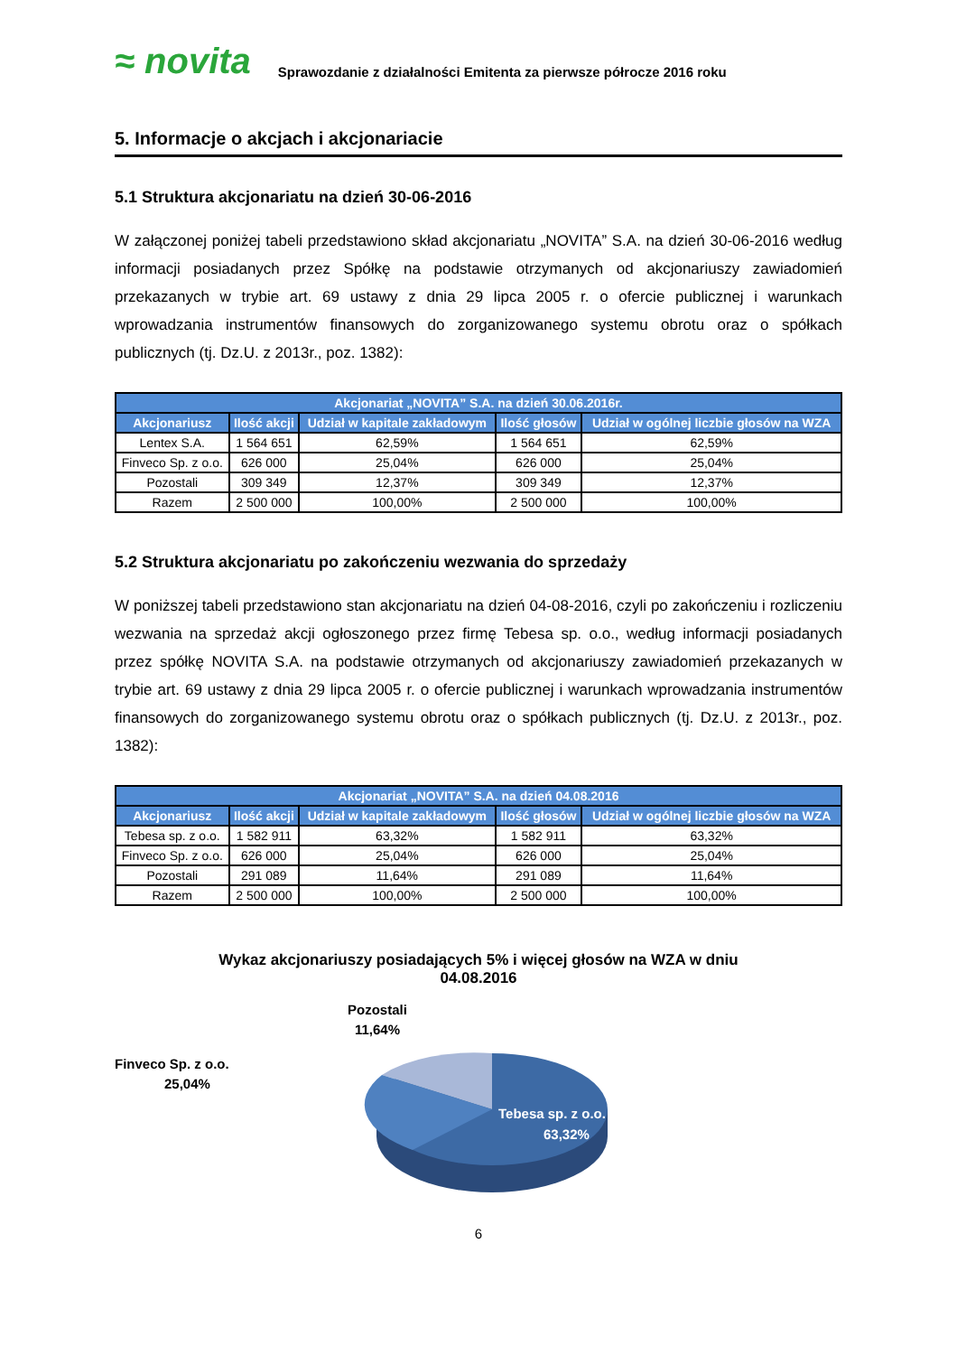≈ novita Sprawozdanie z działalności Emitenta za pierwsze półrocze 2016 roku
5. Informacje o akcjach i akcjonariacie
5.1 Struktura akcjonariatu na dzień 30-06-2016
W załączonej poniżej tabeli przedstawiono skład akcjonariatu „NOVITA” S.A. na dzień 30-06-2016 według informacji posiadanych przez Spółkę na podstawie otrzymanych od akcjonariuszy zawiadomień przekazanych w trybie art. 69 ustawy z dnia 29 lipca 2005 r. o ofercie publicznej i warunkach wprowadzania instrumentów finansowych do zorganizowanego systemu obrotu oraz o spółkach publicznych (tj. Dz.U. z 2013r., poz. 1382):
| Akcjonariat „NOVITA” S.A. na dzień 30.06.2016r. | | | | |
| --- | --- | --- | --- | --- |
| Akcjonariusz | Ilość akcji | Udział w kapitale zakładowym | Ilość głosów | Udział w ogólnej liczbie głosów na WZA |
| Lentex S.A. | 1 564 651 | 62,59% | 1 564 651 | 62,59% |
| Finveco Sp. z o.o. | 626 000 | 25,04% | 626 000 | 25,04% |
| Pozostali | 309 349 | 12,37% | 309 349 | 12,37% |
| Razem | 2 500 000 | 100,00% | 2 500 000 | 100,00% |
5.2 Struktura akcjonariatu po zakończeniu wezwania do sprzedaży
W poniższej tabeli przedstawiono stan akcjonariatu na dzień 04-08-2016, czyli po zakończeniu i rozliczeniu wezwania na sprzedaż akcji ogłoszonego przez firmę Tebesa sp. o.o., według informacji posiadanych przez spółkę NOVITA S.A. na podstawie otrzymanych od akcjonariuszy zawiadomień przekazanych w trybie art. 69 ustawy z dnia 29 lipca 2005 r. o ofercie publicznej i warunkach wprowadzania instrumentów finansowych do zorganizowanego systemu obrotu oraz o spółkach publicznych (tj. Dz.U. z 2013r., poz. 1382):
| Akcjonariat „NOVITA” S.A. na dzień 04.08.2016 | | | | |
| --- | --- | --- | --- | --- |
| Akcjonariusz | Ilość akcji | Udział w kapitale zakładowym | Ilość głosów | Udział w ogólnej liczbie głosów na WZA |
| Tebesa sp. z o.o. | 1 582 911 | 63,32% | 1 582 911 | 63,32% |
| Finveco Sp. z o.o. | 626 000 | 25,04% | 626 000 | 25,04% |
| Pozostali | 291 089 | 11,64% | 291 089 | 11,64% |
| Razem | 2 500 000 | 100,00% | 2 500 000 | 100,00% |
Wykaz akcjonariuszy posiadających 5% i więcej głosów na WZA w dniu
04.08.2016
Pozostali
11,64%
Finveco Sp. z o.o.
25,04%
Tebesa sp. z o.o.
63,32%
6